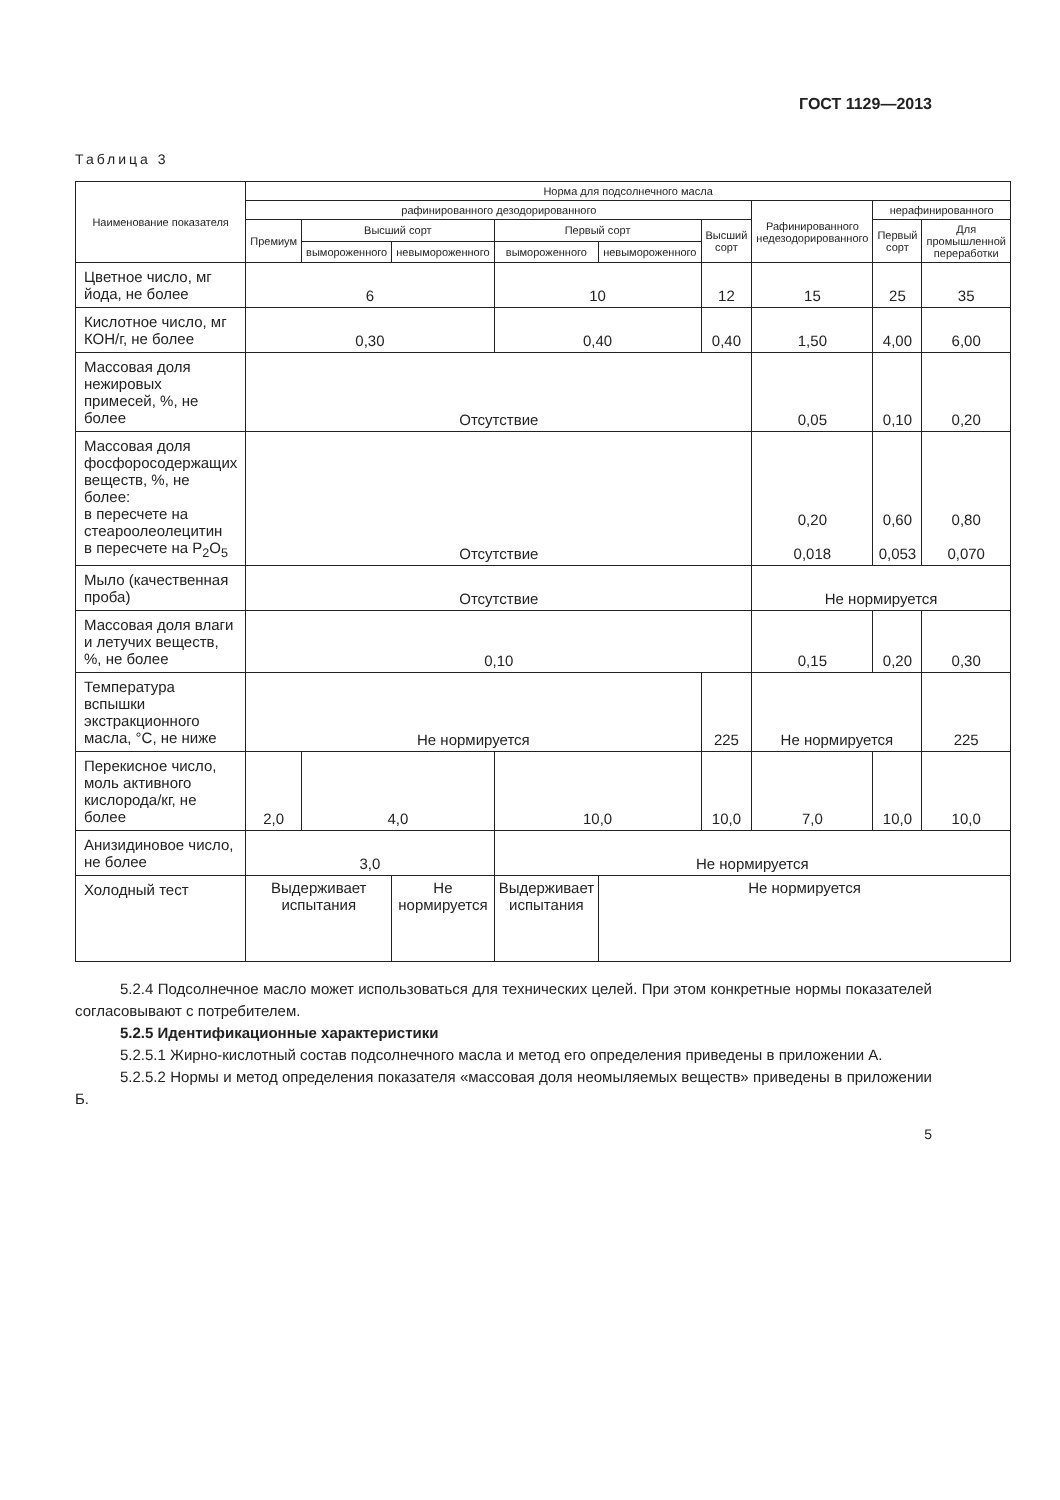ГОСТ 1129—2013
Таблица 3
| Наименование показателя | Норма для подсолнечного масла | | | | | | | | |
| --- | --- | --- | --- | --- | --- | --- | --- | --- | --- |
| | рафинированного дезодорированного | | | | | | Рафинированного недезодорированного | нерафинированного | |
| | Премиум | Высший сорт | | Первый сорт | | Высший сорт | | Первый сорт | Для промышленной переработки |
| | | вымороженного | невымороженного | вымороженного | невымороженного | | | | |
| Цветное число, мг йода, не более | 6 | | | 10 | | 12 | 15 | 25 | 35 |
| Кислотное число, мг КОН/г, не более | 0,30 | | | 0,40 | | 0,40 | 1,50 | 4,00 | 6,00 |
| Массовая доля нежировых примесей, %, не более | Отсутствие | | | | | | 0,05 | 0,10 | 0,20 |
| Массовая доля фосфоросодержащих веществ, %, не более: в пересчете на стеароолеолецитин в пересчете на P<sub>2</sub>O<sub>5</sub> | Отсутствие | | | | | | 0,20 0,018 | 0,60 0,053 | 0,80 0,070 |
| Мыло (качественная проба) | Отсутствие | | | | | | Не нормируется | | |
| Массовая доля влаги и летучих веществ, %, не более | 0,10 | | | | | | 0,15 | 0,20 | 0,30 |
| Температура вспышки экстракционного масла, °С, не ниже | Не нормируется | | | | | 225 | Не нормируется | | 225 |
| Перекисное число, моль активного кислорода/кг, не более | 2,0 | 4,0 | | 10,0 | | 10,0 | 7,0 | 10,0 | 10,0 |
| Анизидиновое число, не более | 3,0 | | | Не нормируется | | | | | |
| Холодный тест | Выдерживает испытания | | Не нормируется | Выдерживает испытания | Не нормируется | | | | |
5.2.4 Подсолнечное масло может использоваться для технических целей. При этом конкретные нормы показателей согласовывают с потребителем.
5.2.5 Идентификационные характеристики
5.2.5.1 Жирно-кислотный состав подсолнечного масла и метод его определения приведены в приложении А.
5.2.5.2 Нормы и метод определения показателя «массовая доля неомыляемых веществ» приведены в приложении Б.
5